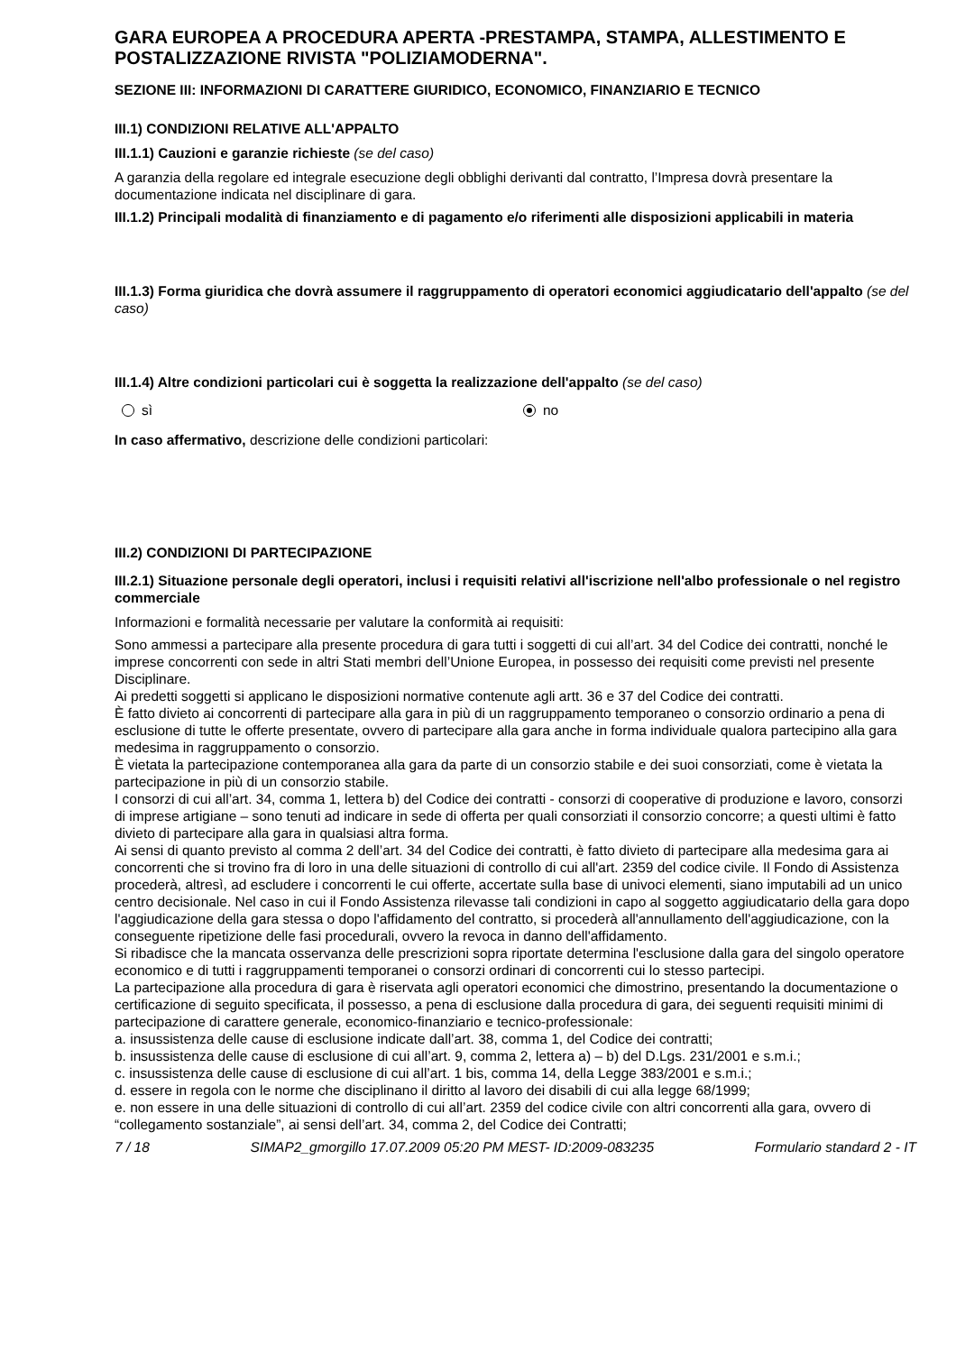GARA EUROPEA A PROCEDURA APERTA -PRESTAMPA, STAMPA, ALLESTIMENTO E POSTALIZZAZIONE RIVISTA "POLIZIAMODERNA".
SEZIONE III: INFORMAZIONI DI CARATTERE GIURIDICO, ECONOMICO, FINANZIARIO E TECNICO
III.1) CONDIZIONI RELATIVE ALL'APPALTO
III.1.1) Cauzioni e garanzie richieste (se del caso)
A garanzia della regolare ed integrale esecuzione degli obblighi derivanti dal contratto, l’Impresa dovrà presentare la documentazione indicata nel disciplinare di gara.
III.1.2) Principali modalità di finanziamento e di pagamento e/o riferimenti alle disposizioni applicabili in materia
III.1.3) Forma giuridica che dovrà assumere il raggruppamento di operatori economici aggiudicatario dell'appalto (se del caso)
III.1.4) Altre condizioni particolari cui è soggetta la realizzazione dell'appalto (se del caso)
sì no
In caso affermativo, descrizione delle condizioni particolari:
III.2) CONDIZIONI DI PARTECIPAZIONE
III.2.1) Situazione personale degli operatori, inclusi i requisiti relativi all'iscrizione nell'albo professionale o nel registro commerciale
Informazioni e formalità necessarie per valutare la conformità ai requisiti:
Sono ammessi a partecipare alla presente procedura di gara tutti i soggetti di cui all’art. 34 del Codice dei contratti, nonché le imprese concorrenti con sede in altri Stati membri dell’Unione Europea, in possesso dei requisiti come previsti nel presente Disciplinare.
Ai predetti soggetti si applicano le disposizioni normative contenute agli artt. 36 e 37 del Codice dei contratti.
È fatto divieto ai concorrenti di partecipare alla gara in più di un raggruppamento temporaneo o consorzio ordinario a pena di esclusione di tutte le offerte presentate, ovvero di partecipare alla gara anche in forma individuale qualora partecipino alla gara medesima in raggruppamento o consorzio.
È vietata la partecipazione contemporanea alla gara da parte di un consorzio stabile e dei suoi consorziati, come è vietata la partecipazione in più di un consorzio stabile.
I consorzi di cui all’art. 34, comma 1, lettera b) del Codice dei contratti - consorzi di cooperative di produzione e lavoro, consorzi di imprese artigiane – sono tenuti ad indicare in sede di offerta per quali consorziati il consorzio concorre; a questi ultimi è fatto divieto di partecipare alla gara in qualsiasi altra forma.
Ai sensi di quanto previsto al comma 2 dell’art. 34 del Codice dei contratti, è fatto divieto di partecipare alla medesima gara ai concorrenti che si trovino fra di loro in una delle situazioni di controllo di cui all'art. 2359 del codice civile. Il Fondo di Assistenza procederà, altresì, ad escludere i concorrenti le cui offerte, accertate sulla base di univoci elementi, siano imputabili ad un unico centro decisionale. Nel caso in cui il Fondo Assistenza rilevasse tali condizioni in capo al soggetto aggiudicatario della gara dopo l'aggiudicazione della gara stessa o dopo l'affidamento del contratto, si procederà all'annullamento dell'aggiudicazione, con la conseguente ripetizione delle fasi procedurali, ovvero la revoca in danno dell'affidamento.
Si ribadisce che la mancata osservanza delle prescrizioni sopra riportate determina l'esclusione dalla gara del singolo operatore economico e di tutti i raggruppamenti temporanei o consorzi ordinari di concorrenti cui lo stesso partecipi.
La partecipazione alla procedura di gara è riservata agli operatori economici che dimostrino, presentando la documentazione o certificazione di seguito specificata, il possesso, a pena di esclusione dalla procedura di gara, dei seguenti requisiti minimi di partecipazione di carattere generale, economico-finanziario e tecnico-professionale:
a. insussistenza delle cause di esclusione indicate dall’art. 38, comma 1, del Codice dei contratti;
b. insussistenza delle cause di esclusione di cui all’art. 9, comma 2, lettera a) – b) del D.Lgs. 231/2001 e s.m.i.;
c. insussistenza delle cause di esclusione di cui all’art. 1 bis, comma 14, della Legge 383/2001 e s.m.i.;
d. essere in regola con le norme che disciplinano il diritto al lavoro dei disabili di cui alla legge 68/1999;
e. non essere in una delle situazioni di controllo di cui all’art. 2359 del codice civile con altri concorrenti alla gara, ovvero di “collegamento sostanziale”, ai sensi dell’art. 34, comma 2, del Codice dei Contratti;
7 / 18 SIMAP2_gmorgillo 17.07.2009 05:20 PM MEST- ID:2009-083235 Formulario standard 2 - IT